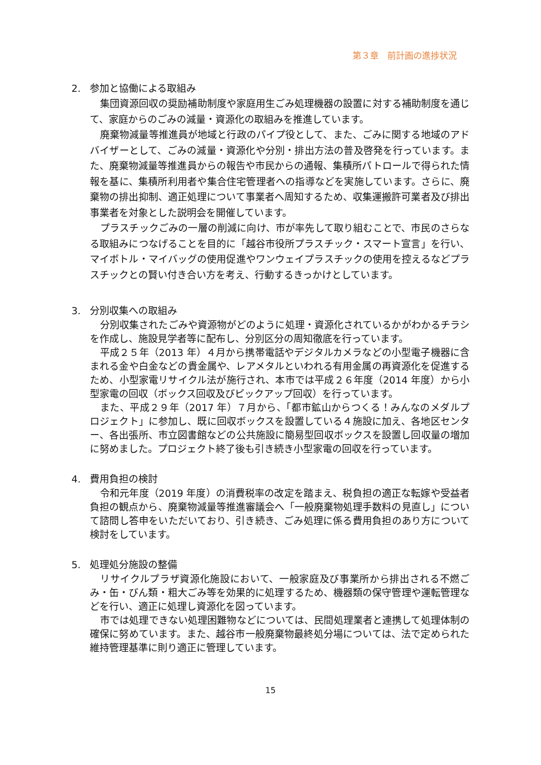第３章　前計画の進捗状況
2. 参加と協働による取組み
集団資源回収の奨励補助制度や家庭用生ごみ処理機器の設置に対する補助制度を通じて、家庭からのごみの減量・資源化の取組みを推進しています。
廃棄物減量等推進員が地域と行政のパイプ役として、また、ごみに関する地域のアドバイザーとして、ごみの減量・資源化や分別・排出方法の普及啓発を行っています。また、廃棄物減量等推進員からの報告や市民からの通報、集積所パトロールで得られた情報を基に、集積所利用者や集合住宅管理者への指導などを実施しています。さらに、廃棄物の排出抑制、適正処理について事業者へ周知するため、収集運搬許可業者及び排出事業者を対象とした説明会を開催しています。
プラスチックごみの一層の削減に向け、市が率先して取り組むことで、市民のさらなる取組みにつなげることを目的に「越谷市役所プラスチック・スマート宣言」を行い、マイボトル・マイバッグの使用促進やワンウェイプラスチックの使用を控えるなどプラスチックとの賢い付き合い方を考え、行動するきっかけとしています。
3. 分別収集への取組み
分別収集されたごみや資源物がどのように処理・資源化されているかがわかるチラシを作成し、施設見学者等に配布し、分別区分の周知徹底を行っています。
平成２５年（2013 年）４月から携帯電話やデジタルカメラなどの小型電子機器に含まれる金や白金などの貴金属や、レアメタルといわれる有用金属の再資源化を促進するため、小型家電リサイクル法が施行され、本市では平成２６年度（2014 年度）から小型家電の回収（ボックス回収及びピックアップ回収）を行っています。
また、平成２９年（2017 年）７月から、「都市鉱山からつくる！みんなのメダルプロジェクト」に参加し、既に回収ボックスを設置している４施設に加え、各地区センター、各出張所、市立図書館などの公共施設に簡易型回収ボックスを設置し回収量の増加に努めました。プロジェクト終了後も引き続き小型家電の回収を行っています。
4. 費用負担の検討
令和元年度（2019 年度）の消費税率の改定を踏まえ、税負担の適正な転嫁や受益者負担の観点から、廃棄物減量等推進審議会へ「一般廃棄物処理手数料の見直し」について諮問し答申をいただいており、引き続き、ごみ処理に係る費用負担のあり方について検討をしています。
5. 処理処分施設の整備
リサイクルプラザ資源化施設において、一般家庭及び事業所から排出される不燃ごみ・缶・びん類・粗大ごみ等を効果的に処理するため、機器類の保守管理や運転管理などを行い、適正に処理し資源化を図っています。
市では処理できない処理困難物などについては、民間処理業者と連携して処理体制の確保に努めています。また、越谷市一般廃棄物最終処分場については、法で定められた維持管理基準に則り適正に管理しています。
15